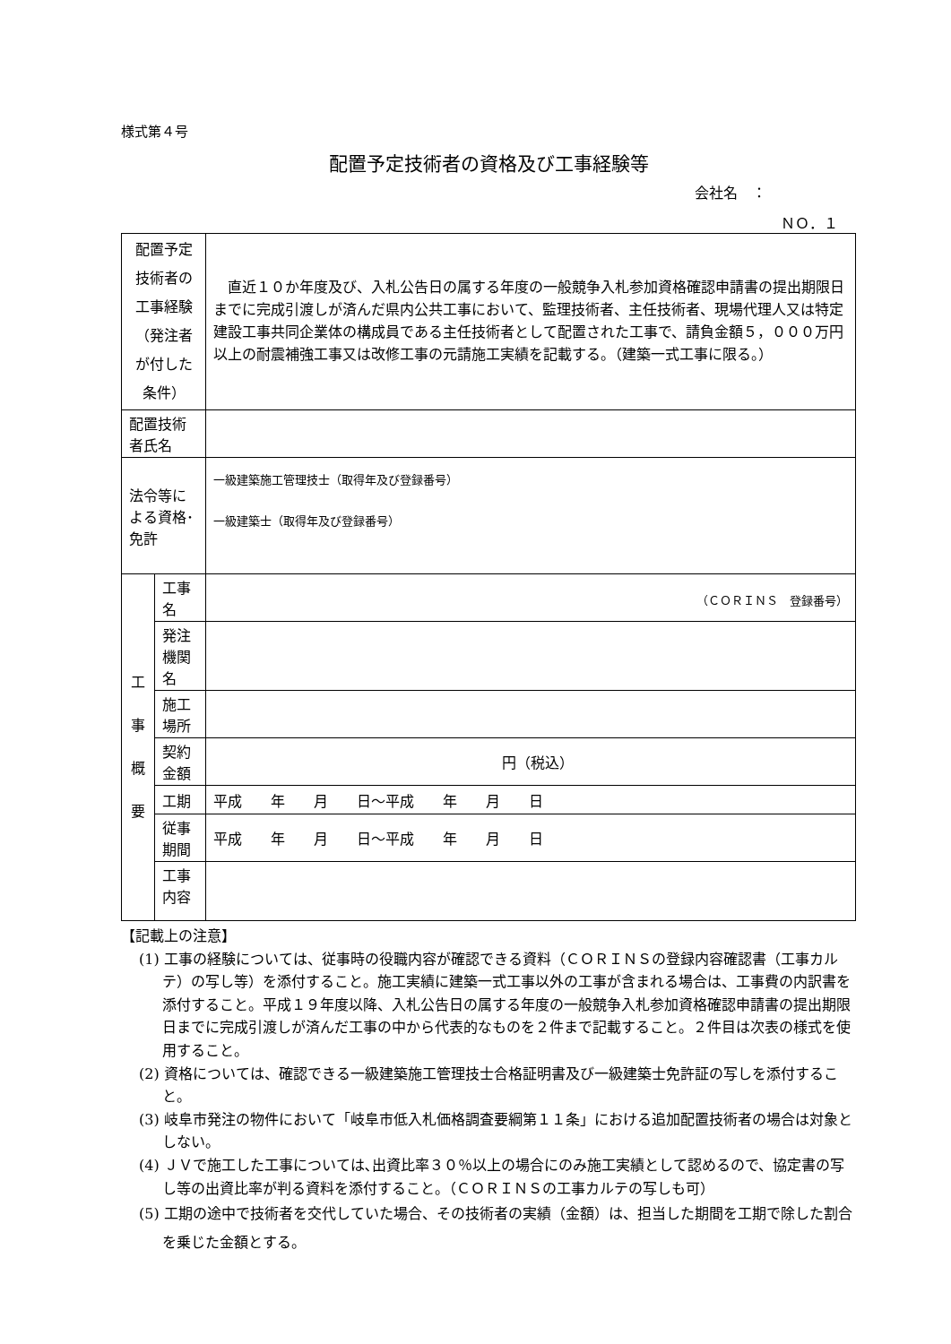様式第４号
配置予定技術者の資格及び工事経験等
会社名　：
ＮＯ．１
| 配置予定技術者の 工事経験 （発注者が付した条件） | | 直近１０か年度及び、入札公告日の属する年度の一般競争入札参加資格確認申請書の提出期限日までに完成引渡しが済んだ県内公共工事において、監理技術者、主任技術者、現場代理人又は特定建設工事共同企業体の構成員である主任技術者として配置された工事で、請負金額５，０００万円以上の耐震補強工事又は改修工事の元請施工実績を記載する。（建築一式工事に限る。） |
| 配置技術者氏名 | | |
| 法令等による資格･免許 | | 一級建築施工管理技士（取得年及び登録番号） 一級建築士（取得年及び登録番号） |
| 工 事 概 要 | 工事名 | （ＣＯＲＩＮＳ 登録番号） |
| | 発注機関名 | |
| | 施工場所 | |
| | 契約金額 | 円（税込） |
| | 工期 | 平成 年 月 日～平成 年 月 日 |
| | 従事期間 | 平成 年 月 日～平成 年 月 日 |
| | 工事内容 | |
【記載上の注意】
(1) 工事の経験については、従事時の役職内容が確認できる資料（ＣＯＲＩＮＳの登録内容確認書（工事カルテ）の写し等）を添付すること。施工実績に建築一式工事以外の工事が含まれる場合は、工事費の内訳書を添付すること。平成１９年度以降、入札公告日の属する年度の一般競争入札参加資格確認申請書の提出期限日までに完成引渡しが済んだ工事の中から代表的なものを２件まで記載すること。２件目は次表の様式を使用すること。
(2) 資格については、確認できる一級建築施工管理技士合格証明書及び一級建築士免許証の写しを添付すること。
(3) 岐阜市発注の物件において「岐阜市低入札価格調査要綱第１１条」における追加配置技術者の場合は対象としない。
(4) ＪＶで施工した工事については､出資比率３０％以上の場合にのみ施工実績として認めるので、協定書の写し等の出資比率が判る資料を添付すること。（ＣＯＲＩＮＳの工事カルテの写しも可）
(5) 工期の途中で技術者を交代していた場合、その技術者の実績（金額）は、担当した期間を工期で除した割合を乗じた金額とする。